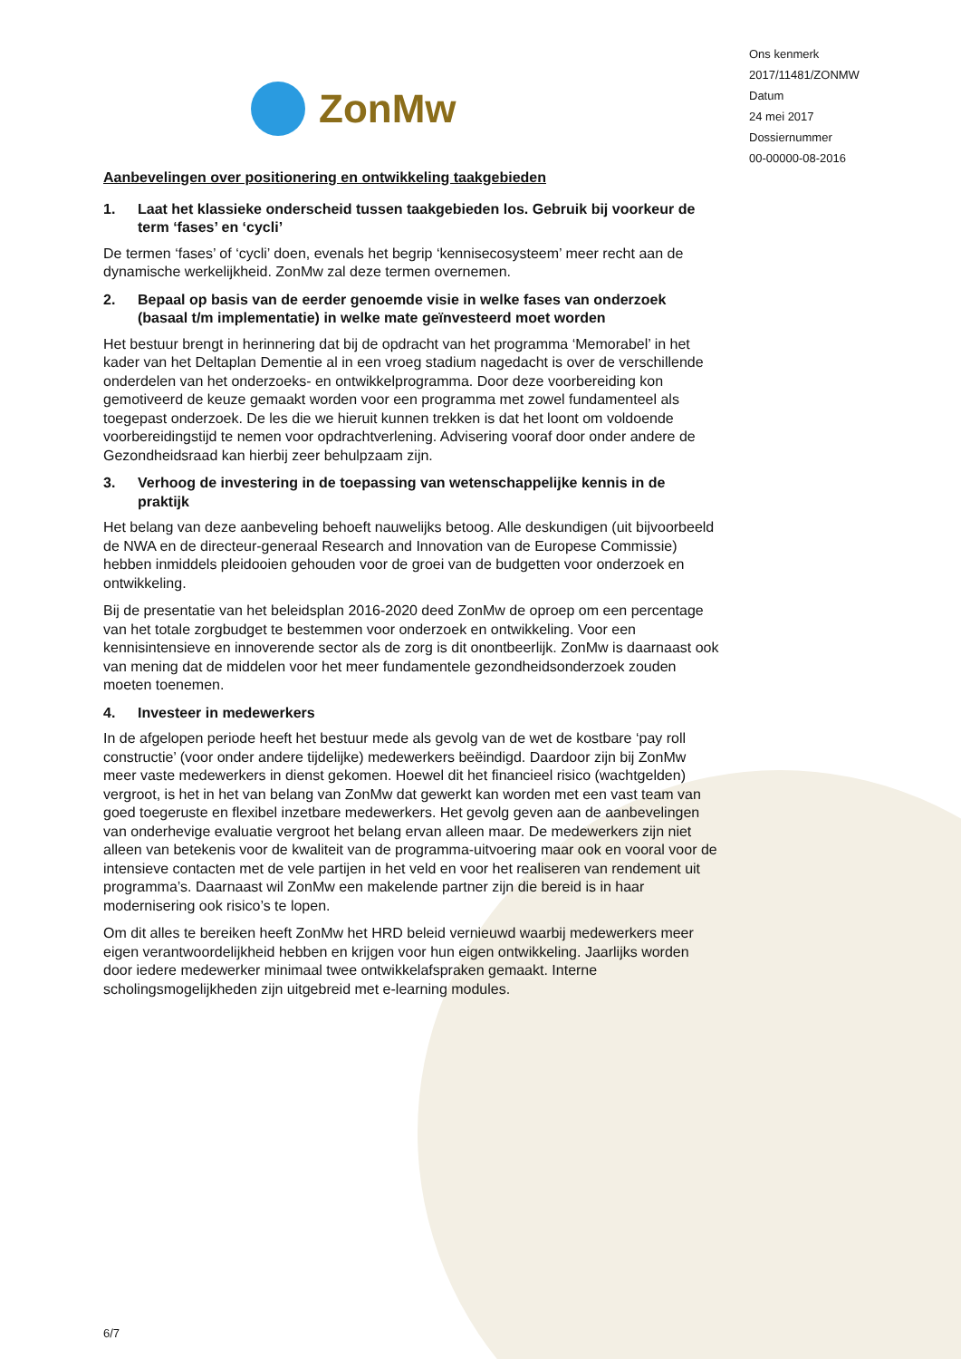ZonMw
Ons kenmerk
2017/11481/ZONMW
Datum
24 mei 2017
Dossiernummer
00-00000-08-2016
Aanbevelingen over positionering en ontwikkeling taakgebieden
1. Laat het klassieke onderscheid tussen taakgebieden los. Gebruik bij voorkeur de term ‘fases’ en ‘cycli’
De termen ‘fases’ of ‘cycli’ doen, evenals het begrip ‘kennisecosysteem’ meer recht aan de dynamische werkelijkheid. ZonMw zal deze termen overnemen.
2. Bepaal op basis van de eerder genoemde visie in welke fases van onderzoek (basaal t/m implementatie) in welke mate geïnvesteerd moet worden
Het bestuur brengt in herinnering dat bij de opdracht van het programma ‘Memorabel’ in het kader van het Deltaplan Dementie al in een vroeg stadium nagedacht is over de verschillende onderdelen van het onderzoeks- en ontwikkelprogramma. Door deze voorbereiding kon gemotiveerd de keuze gemaakt worden voor een programma met zowel fundamenteel als toegepast onderzoek. De les die we hieruit kunnen trekken is dat het loont om voldoende voorbereidingstijd te nemen voor opdrachtverlening. Advisering vooraf door onder andere de Gezondheidsraad kan hierbij zeer behulpzaam zijn.
3. Verhoog de investering in de toepassing van wetenschappelijke kennis in de praktijk
Het belang van deze aanbeveling behoeft nauwelijks betoog. Alle deskundigen (uit bijvoorbeeld de NWA en de directeur-generaal Research and Innovation van de Europese Commissie) hebben inmiddels pleidooien gehouden voor de groei van de budgetten voor onderzoek en ontwikkeling.
Bij de presentatie van het beleidsplan 2016-2020 deed ZonMw de oproep om een percentage van het totale zorgbudget te bestemmen voor onderzoek en ontwikkeling. Voor een kennisintensieve en innoverende sector als de zorg is dit onontbeerlijk. ZonMw is daarnaast ook van mening dat de middelen voor het meer fundamentele gezondheidsonderzoek zouden moeten toenemen.
4. Investeer in medewerkers
In de afgelopen periode heeft het bestuur mede als gevolg van de wet de kostbare ‘pay roll constructie’ (voor onder andere tijdelijke) medewerkers beëindigd. Daardoor zijn bij ZonMw meer vaste medewerkers in dienst gekomen. Hoewel dit het financieel risico (wachtgelden) vergroot, is het in het van belang van ZonMw dat gewerkt kan worden met een vast team van goed toegeruste en flexibel inzetbare medewerkers. Het gevolg geven aan de aanbevelingen van onderhevige evaluatie vergroot het belang ervan alleen maar. De medewerkers zijn niet alleen van betekenis voor de kwaliteit van de programma-uitvoering maar ook en vooral voor de intensieve contacten met de vele partijen in het veld en voor het realiseren van rendement uit programma’s. Daarnaast wil ZonMw een makelende partner zijn die bereid is in haar modernisering ook risico’s te lopen.
Om dit alles te bereiken heeft ZonMw het HRD beleid vernieuwd waarbij medewerkers meer eigen verantwoordelijkheid hebben en krijgen voor hun eigen ontwikkeling. Jaarlijks worden door iedere medewerker minimaal twee ontwikkelafspraken gemaakt. Interne scholingsmogelijkheden zijn uitgebreid met e-learning modules.
6/7